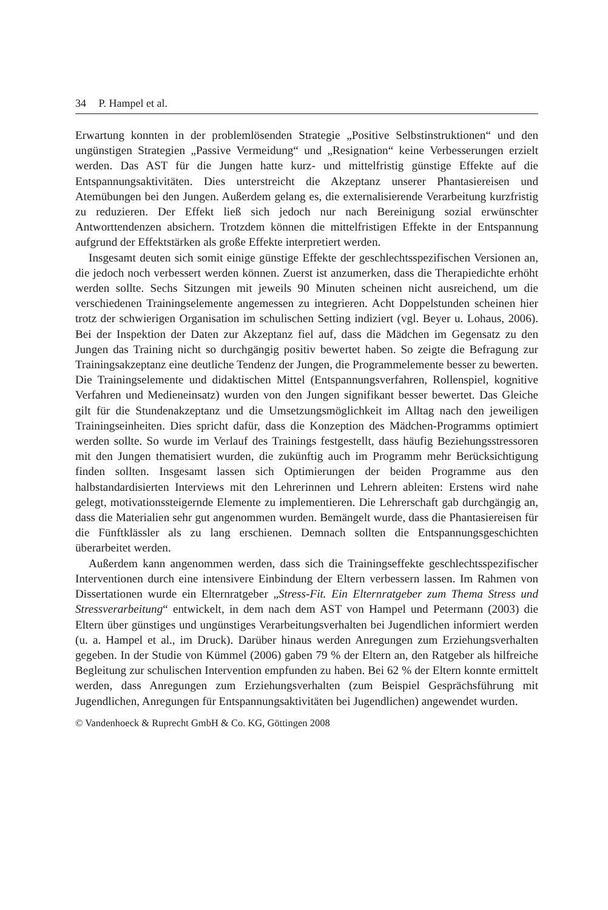34 P. Hampel et al.
Erwartung konnten in der problemlösenden Strategie „Positive Selbstinstruktionen“ und den ungünstigen Strategien „Passive Vermeidung“ und „Resignation“ keine Verbesserungen erzielt werden. Das AST für die Jungen hatte kurz- und mittelfristig günstige Effekte auf die Entspannungsaktivitäten. Dies unterstreicht die Akzeptanz unserer Phantasiereisen und Atemübungen bei den Jungen. Außerdem gelang es, die externalisierende Verarbeitung kurzfristig zu reduzieren. Der Effekt ließ sich jedoch nur nach Bereinigung sozial erwünschter Antworttendenzen absichern. Trotzdem können die mittelfristigen Effekte in der Entspannung aufgrund der Effektstärken als große Effekte interpretiert werden.
Insgesamt deuten sich somit einige günstige Effekte der geschlechtsspezifischen Versionen an, die jedoch noch verbessert werden können. Zuerst ist anzumerken, dass die Therapiedichte erhöht werden sollte. Sechs Sitzungen mit jeweils 90 Minuten scheinen nicht ausreichend, um die verschiedenen Trainingselemente angemessen zu integrieren. Acht Doppelstunden scheinen hier trotz der schwierigen Organisation im schulischen Setting indiziert (vgl. Beyer u. Lohaus, 2006). Bei der Inspektion der Daten zur Akzeptanz fiel auf, dass die Mädchen im Gegensatz zu den Jungen das Training nicht so durchgängig positiv bewertet haben. So zeigte die Befragung zur Trainingsakzeptanz eine deutliche Tendenz der Jungen, die Programmelemente besser zu bewerten. Die Trainingselemente und didaktischen Mittel (Entspannungsverfahren, Rollenspiel, kognitive Verfahren und Medieneinsatz) wurden von den Jungen signifikant besser bewertet. Das Gleiche gilt für die Stundenakzeptanz und die Umsetzungsmöglichkeit im Alltag nach den jeweiligen Trainingseinheiten. Dies spricht dafür, dass die Konzeption des Mädchen-Programms optimiert werden sollte. So wurde im Verlauf des Trainings festgestellt, dass häufig Beziehungsstressoren mit den Jungen thematisiert wurden, die zukünftig auch im Programm mehr Berücksichtigung finden sollten. Insgesamt lassen sich Optimierungen der beiden Programme aus den halbstandardisierten Interviews mit den Lehrerinnen und Lehrern ableiten: Erstens wird nahe gelegt, motivationssteigernde Elemente zu implementieren. Die Lehrerschaft gab durchgängig an, dass die Materialien sehr gut angenommen wurden. Bemängelt wurde, dass die Phantasiereisen für die Fünftklässler als zu lang erschienen. Demnach sollten die Entspannungsgeschichten überarbeitet werden.
Außerdem kann angenommen werden, dass sich die Trainingseffekte geschlechtsspezifischer Interventionen durch eine intensivere Einbindung der Eltern verbessern lassen. Im Rahmen von Dissertationen wurde ein Elternratgeber „Stress-Fit. Ein Elternratgeber zum Thema Stress und Stressverarbeitung“ entwickelt, in dem nach dem AST von Hampel und Petermann (2003) die Eltern über günstiges und ungünstiges Verarbeitungsverhalten bei Jugendlichen informiert werden (u. a. Hampel et al., im Druck). Darüber hinaus werden Anregungen zum Erziehungsverhalten gegeben. In der Studie von Kümmel (2006) gaben 79 % der Eltern an, den Ratgeber als hilfreiche Begleitung zur schulischen Intervention empfunden zu haben. Bei 62 % der Eltern konnte ermittelt werden, dass Anregungen zum Erziehungsverhalten (zum Beispiel Gesprächsführung mit Jugendlichen, Anregungen für Entspannungsaktivitäten bei Jugendlichen) angewendet wurden.
© Vandenhoeck & Ruprecht GmbH & Co. KG, Göttingen 2008